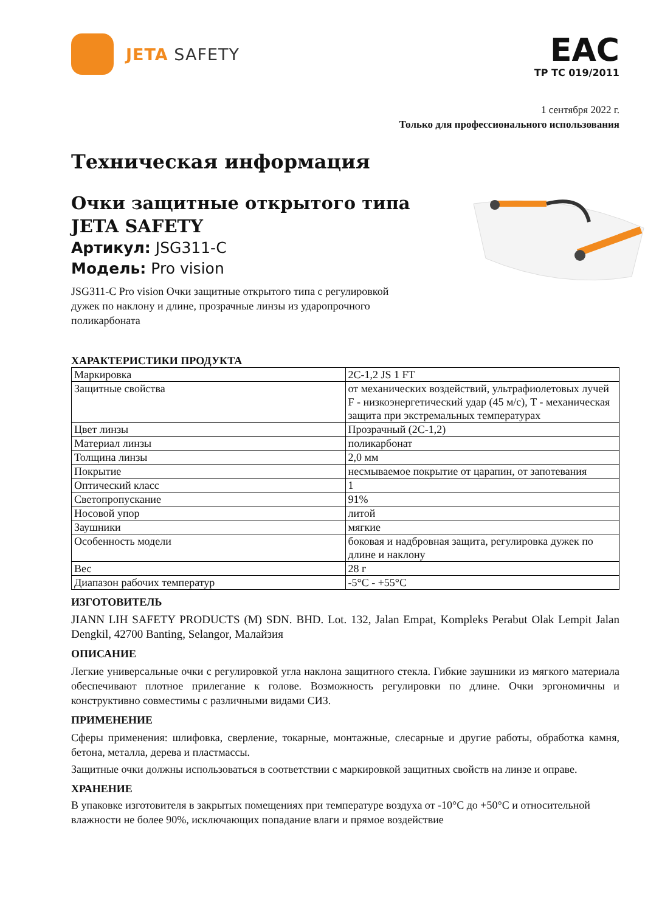JETA SAFETY
EAC
ТР ТС 019/2011
1 сентября 2022 г.
Только для профессионального использования
Техническая информация
Очки защитные открытого типа
JETA SAFETY
Артикул: JSG311-C
Модель: Pro vision
JSG311-C Pro vision Очки защитные открытого типа с регулировкой
дужек по наклону и длине, прозрачные линзы из ударопрочного
поликарбоната
ХАРАКТЕРИСТИКИ ПРОДУКТА
| Маркировка | 2C-1,2 JS 1 FT |
| Защитные свойства | от механических воздействий, ультрафиолетовых лучей F - низкоэнергетический удар (45 м/с), T - механическая защита при экстремальных температурах |
| Цвет линзы | Прозрачный (2C-1,2) |
| Материал линзы | поликарбонат |
| Толщина линзы | 2,0 мм |
| Покрытие | несмываемое покрытие от царапин, от запотевания |
| Оптический класс | 1 |
| Светопропускание | 91% |
| Носовой упор | литой |
| Заушники | мягкие |
| Особенность модели | боковая и надбровная защита, регулировка дужек по длине и наклону |
| Вес | 28 г |
| Диапазон рабочих температур | -5°C - +55°C |
ИЗГОТОВИТЕЛЬ
JIANN LIH SAFETY PRODUCTS (M) SDN. BHD. Lot. 132, Jalan Empat, Kompleks Perabut Olak Lempit Jalan Dengkil, 42700 Banting, Selangor, Малайзия
ОПИСАНИЕ
Легкие универсальные очки с регулировкой угла наклона защитного стекла. Гибкие заушники из мягкого материала обеспечивают плотное прилегание к голове. Возможность регулировки по длине. Очки эргономичны и конструктивно совместимы с различными видами СИЗ.
ПРИМЕНЕНИЕ
Сферы применения: шлифовка, сверление, токарные, монтажные, слесарные и другие работы, обработка камня, бетона, металла, дерева и пластмассы.
Защитные очки должны использоваться в соответствии с маркировкой защитных свойств на линзе и оправе.
ХРАНЕНИЕ
В упаковке изготовителя в закрытых помещениях при температуре воздуха от -10°C до +50°C и относительной влажности не более 90%, исключающих попадание влаги и прямое воздействие